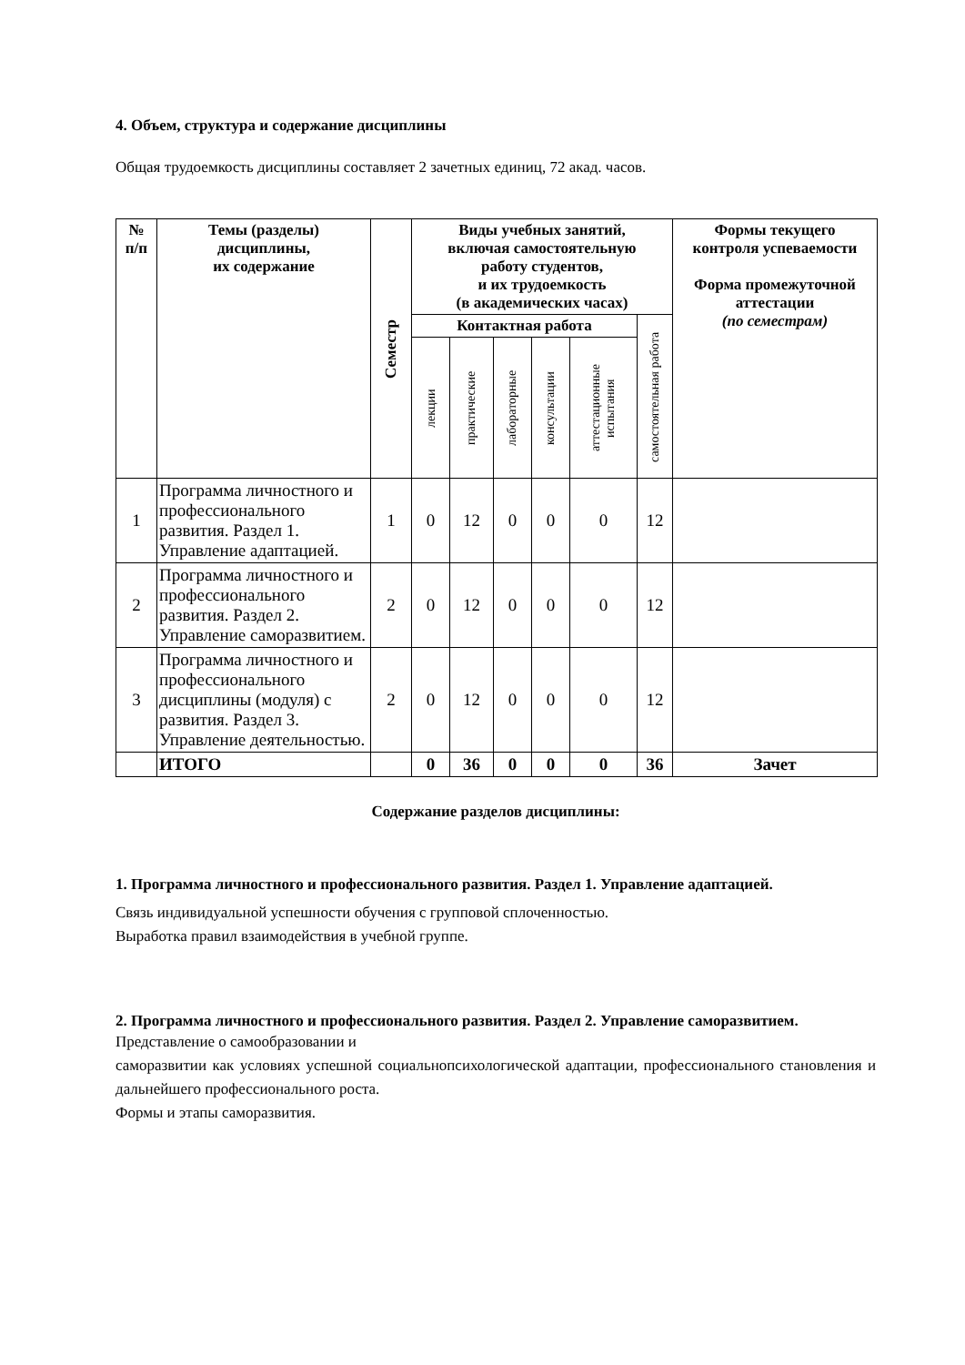4. Объем, структура и содержание дисциплины
Общая трудоемкость дисциплины составляет 2 зачетных единиц, 72 акад. часов.
| № п/п | Темы (разделы) дисциплины, их содержание | Семестр | Виды учебных занятий, включая самостоятельную работу студентов, и их трудоемкость (в академических часах) | | | | | | Формы текущего контроля успеваемости Форма промежуточной аттестации (по семестрам) |
| --- | --- | --- | --- | --- | --- | --- | --- | --- | --- |
| | | | Контактная работа | | | | | самостоятельная работа | |
| | | | лекции | практические | лабораторные | консультации | аттестационные испытания | | |
| 1 | Программа личностного и профессионального развития. Раздел 1. Управление адаптацией. | 1 | 0 | 12 | 0 | 0 | 0 | 12 | |
| 2 | Программа личностного и профессионального развития. Раздел 2. Управление саморазвитием. | 2 | 0 | 12 | 0 | 0 | 0 | 12 | |
| 3 | Программа личностного и профессионального дисциплины (модуля) с развития. Раздел 3. Управление деятельностью. | 2 | 0 | 12 | 0 | 0 | 0 | 12 | |
| | ИТОГО | | 0 | 36 | 0 | 0 | 0 | 36 | Зачет |
Содержание разделов дисциплины:
1. Программа личностного и профессионального развития. Раздел 1. Управление адаптацией.
Связь индивидуальной успешности обучения с групповой сплоченностью.
Выработка правил взаимодействия в учебной группе.
2. Программа личностного и профессионального развития. Раздел 2. Управление саморазвитием.
Представление о самообразовании и
саморазвитии как условиях успешной социальнопсихологической адаптации, профессионального становления и дальнейшего профессионального роста.
Формы и этапы саморазвития.